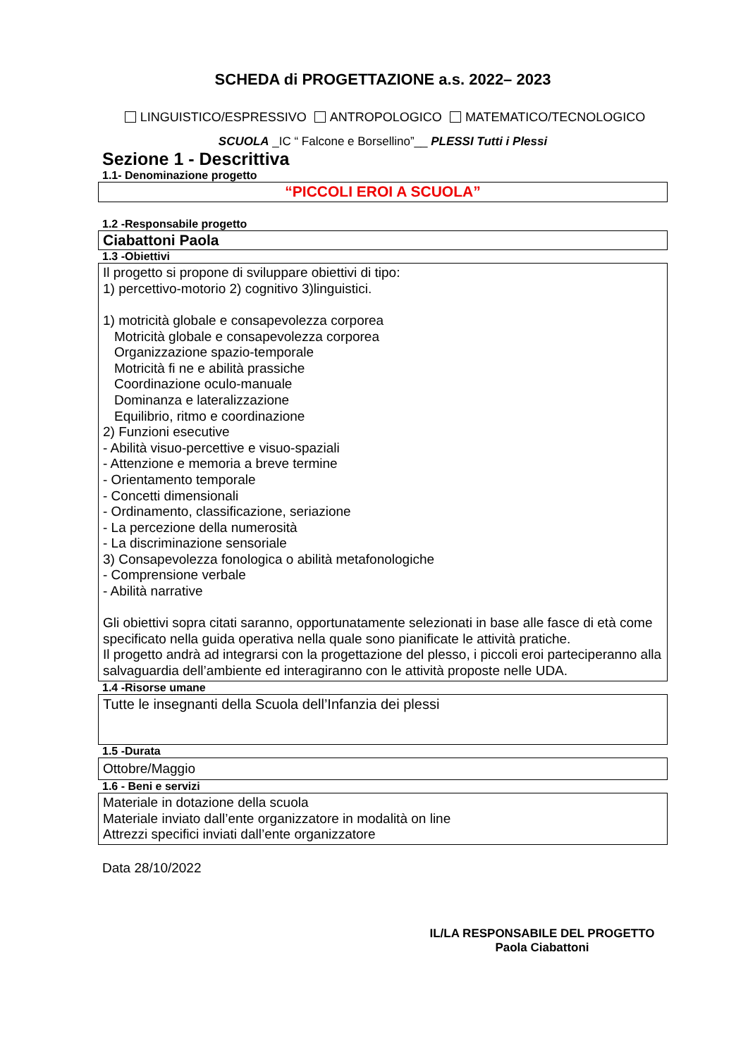SCHEDA di PROGETTAZIONE a.s. 2022– 2023
LINGUISTICO/ESPRESSIVO ANTROPOLOGICO MATEMATICO/TECNOLOGICO
SCUOLA _IC “ Falcone e Borsellino”__ PLESSI Tutti i Plessi
Sezione 1 - Descrittiva
1.1- Denominazione progetto
“PICCOLI EROI A SCUOLA”
1.2 -Responsabile progetto
Ciabattoni Paola
1.3 -Obiettivi
Il progetto si propone di sviluppare obiettivi di tipo:
1) percettivo-motorio 2) cognitivo 3)linguistici.
1) motricità globale e consapevolezza corporea
Motricità globale e consapevolezza corporea
Organizzazione spazio-temporale
Motricità fi ne e abilità prassiche
Coordinazione oculo-manuale
Dominanza e lateralizzazione
Equilibrio, ritmo e coordinazione
2) Funzioni esecutive
- Abilità visuo-percettive e visuo-spaziali
- Attenzione e memoria a breve termine
- Orientamento temporale
- Concetti dimensionali
- Ordinamento, classificazione, seriazione
- La percezione della numerosità
- La discriminazione sensoriale
3) Consapevolezza fonologica o abilità metafonologiche
- Comprensione verbale
- Abilità narrative
Gli obiettivi sopra citati saranno, opportunatamente selezionati in base alle fasce di età come specificato nella guida operativa nella quale sono pianificate le attività pratiche.
Il progetto andrà ad integrarsi con la progettazione del plesso, i piccoli eroi parteciperanno alla salvaguardia dell’ambiente ed interagiranno con le attività proposte nelle UDA.
1.4 -Risorse umane
Tutte le insegnanti della Scuola dell’Infanzia dei plessi
1.5 -Durata
Ottobre/Maggio
1.6 - Beni e servizi
Materiale in dotazione della scuola
Materiale inviato dall’ente organizzatore in modalità on line
Attrezzi specifici inviati dall’ente organizzatore
Data 28/10/2022
IL/LA RESPONSABILE DEL PROGETTO
Paola Ciabattoni